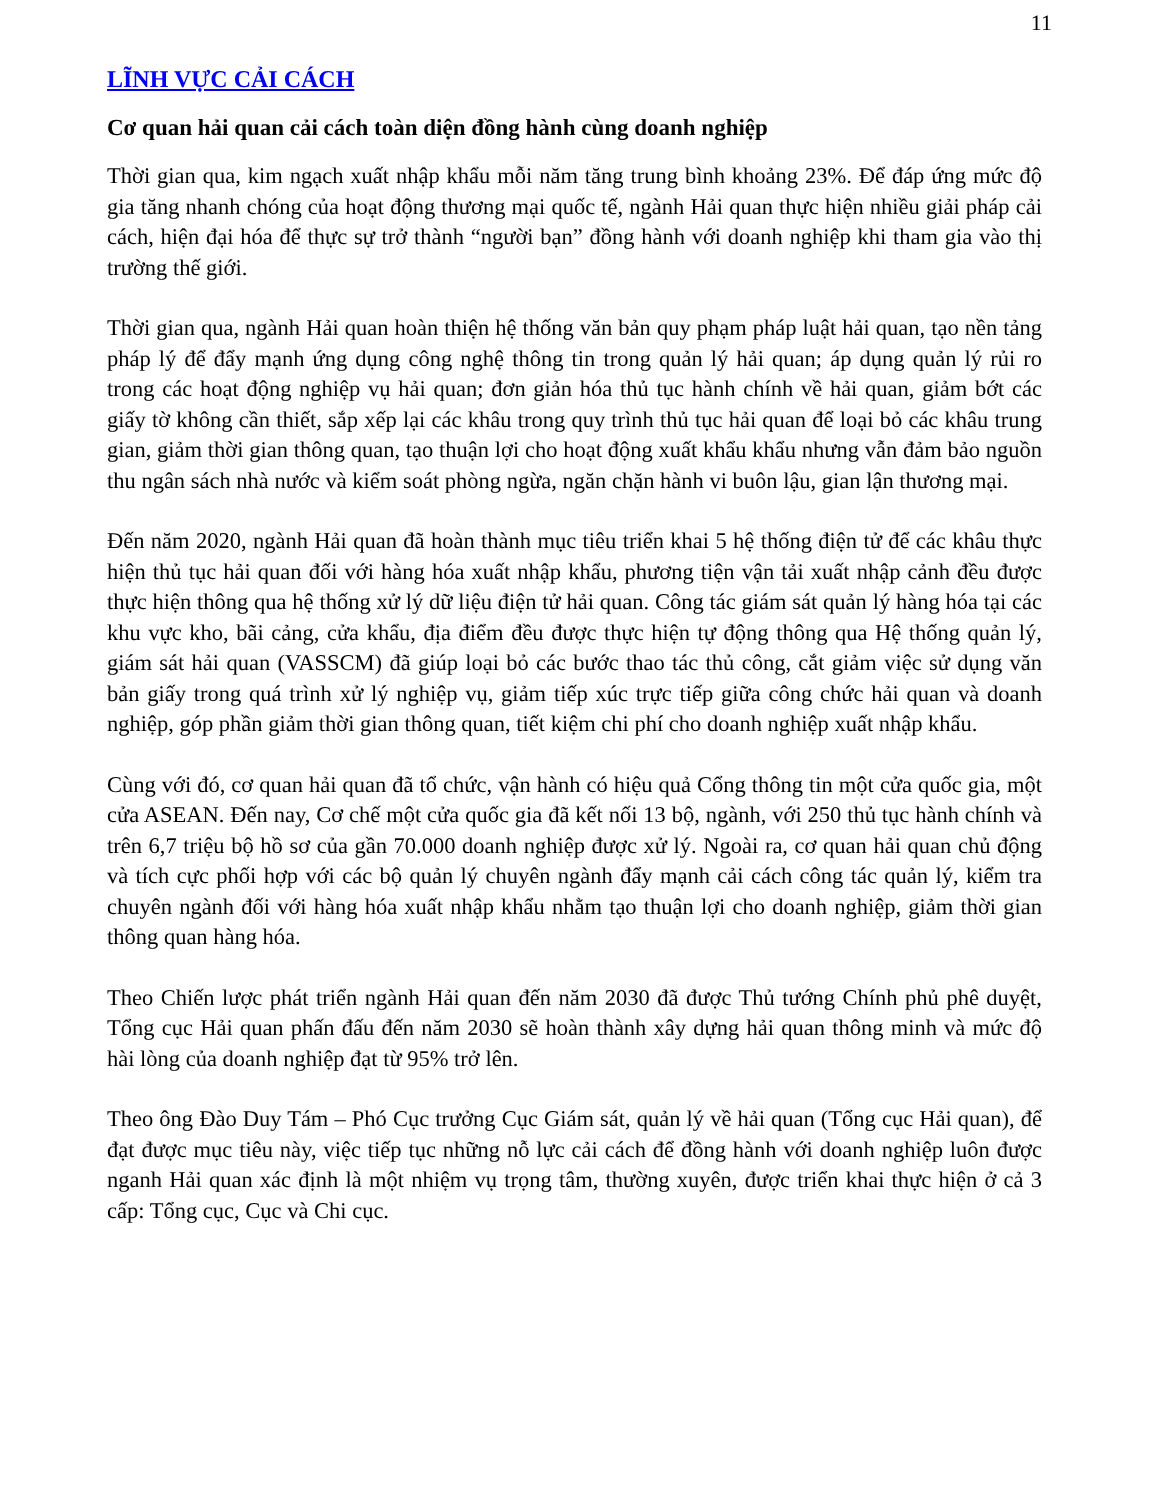11
LĨNH VỰC CẢI CÁCH
Cơ quan hải quan cải cách toàn diện đồng hành cùng doanh nghiệp
Thời gian qua, kim ngạch xuất nhập khẩu mỗi năm tăng trung bình khoảng 23%. Để đáp ứng mức độ gia tăng nhanh chóng của hoạt động thương mại quốc tế, ngành Hải quan thực hiện nhiều giải pháp cải cách, hiện đại hóa để thực sự trở thành “người bạn” đồng hành với doanh nghiệp khi tham gia vào thị trường thế giới.
Thời gian qua, ngành Hải quan hoàn thiện hệ thống văn bản quy phạm pháp luật hải quan, tạo nền tảng pháp lý để đẩy mạnh ứng dụng công nghệ thông tin trong quản lý hải quan; áp dụng quản lý rủi ro trong các hoạt động nghiệp vụ hải quan; đơn giản hóa thủ tục hành chính về hải quan, giảm bớt các giấy tờ không cần thiết, sắp xếp lại các khâu trong quy trình thủ tục hải quan để loại bỏ các khâu trung gian, giảm thời gian thông quan, tạo thuận lợi cho hoạt động xuất khẩu khẩu nhưng vẫn đảm bảo nguồn thu ngân sách nhà nước và kiểm soát phòng ngừa, ngăn chặn hành vi buôn lậu, gian lận thương mại.
Đến năm 2020, ngành Hải quan đã hoàn thành mục tiêu triển khai 5 hệ thống điện tử để các khâu thực hiện thủ tục hải quan đối với hàng hóa xuất nhập khẩu, phương tiện vận tải xuất nhập cảnh đều được thực hiện thông qua hệ thống xử lý dữ liệu điện tử hải quan. Công tác giám sát quản lý hàng hóa tại các khu vực kho, bãi cảng, cửa khẩu, địa điểm đều được thực hiện tự động thông qua Hệ thống quản lý, giám sát hải quan (VASSCM) đã giúp loại bỏ các bước thao tác thủ công, cắt giảm việc sử dụng văn bản giấy trong quá trình xử lý nghiệp vụ, giảm tiếp xúc trực tiếp giữa công chức hải quan và doanh nghiệp, góp phần giảm thời gian thông quan, tiết kiệm chi phí cho doanh nghiệp xuất nhập khẩu.
Cùng với đó, cơ quan hải quan đã tổ chức, vận hành có hiệu quả Cổng thông tin một cửa quốc gia, một cửa ASEAN. Đến nay, Cơ chế một cửa quốc gia đã kết nối 13 bộ, ngành, với 250 thủ tục hành chính và trên 6,7 triệu bộ hồ sơ của gần 70.000 doanh nghiệp được xử lý. Ngoài ra, cơ quan hải quan chủ động và tích cực phối hợp với các bộ quản lý chuyên ngành đẩy mạnh cải cách công tác quản lý, kiểm tra chuyên ngành đối với hàng hóa xuất nhập khẩu nhằm tạo thuận lợi cho doanh nghiệp, giảm thời gian thông quan hàng hóa.
Theo Chiến lược phát triển ngành Hải quan đến năm 2030 đã được Thủ tướng Chính phủ phê duyệt, Tổng cục Hải quan phấn đấu đến năm 2030 sẽ hoàn thành xây dựng hải quan thông minh và mức độ hài lòng của doanh nghiệp đạt từ 95% trở lên.
Theo ông Đào Duy Tám – Phó Cục trưởng Cục Giám sát, quản lý về hải quan (Tổng cục Hải quan), để đạt được mục tiêu này, việc tiếp tục những nỗ lực cải cách để đồng hành với doanh nghiệp luôn được nganh Hải quan xác định là một nhiệm vụ trọng tâm, thường xuyên, được triển khai thực hiện ở cả 3 cấp: Tổng cục, Cục và Chi cục.